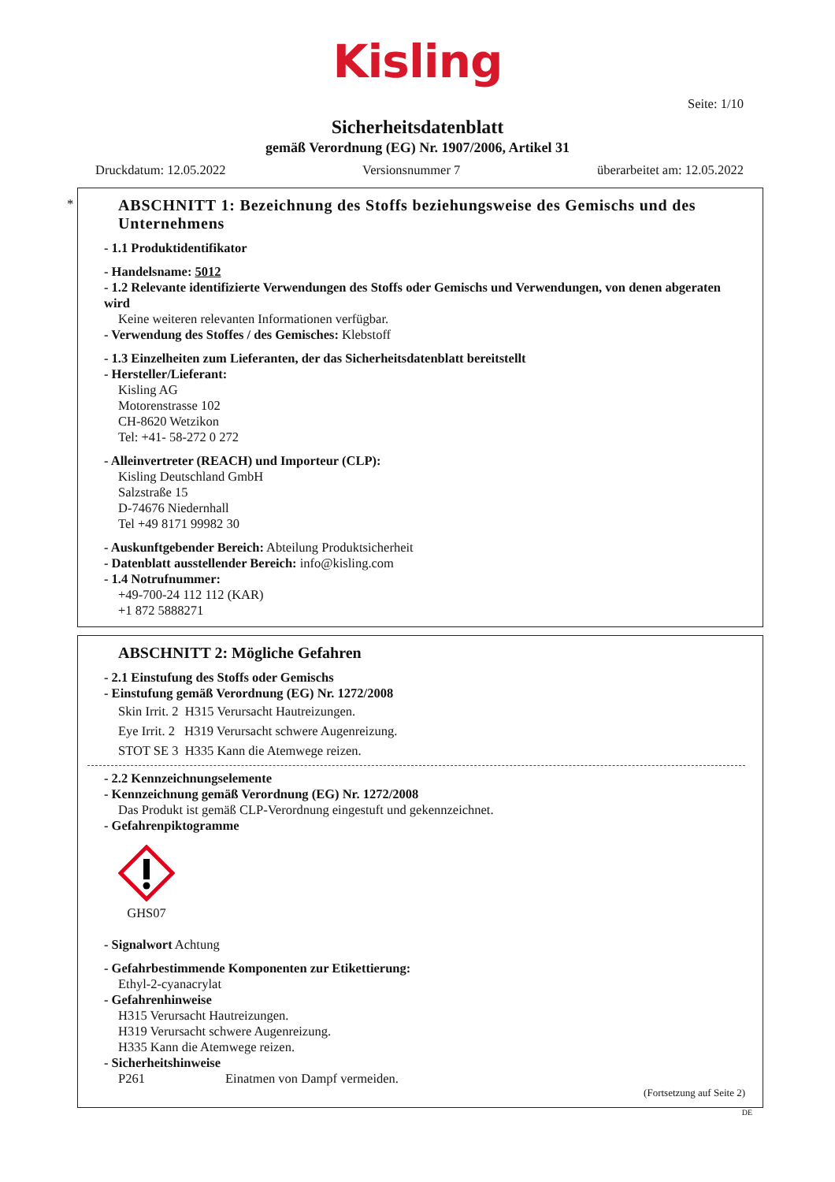Kisling
Seite: 1/10
Sicherheitsdatenblatt
gemäß Verordnung (EG) Nr. 1907/2006, Artikel 31
Druckdatum: 12.05.2022 Versionsnummer 7 überarbeitet am: 12.05.2022
*
ABSCHNITT 1: Bezeichnung des Stoffs beziehungsweise des Gemischs und des Unternehmens
- 1.1 Produktidentifikator
- Handelsname: 5012
- 1.2 Relevante identifizierte Verwendungen des Stoffs oder Gemischs und Verwendungen, von denen abgeraten wird
Keine weiteren relevanten Informationen verfügbar.
- Verwendung des Stoffes / des Gemisches: Klebstoff
- 1.3 Einzelheiten zum Lieferanten, der das Sicherheitsdatenblatt bereitstellt
- Hersteller/Lieferant:
Kisling AG
Motorenstrasse 102
CH-8620 Wetzikon
Tel: +41- 58-272 0 272
- Alleinvertreter (REACH) und Importeur (CLP):
Kisling Deutschland GmbH
Salzstraße 15
D-74676 Niedernhall
Tel +49 8171 99982 30
- Auskunftgebender Bereich: Abteilung Produktsicherheit
- Datenblatt ausstellender Bereich: info@kisling.com
- 1.4 Notrufnummer:
+49-700-24 112 112 (KAR)
+1 872 5888271
ABSCHNITT 2: Mögliche Gefahren
- 2.1 Einstufung des Stoffs oder Gemischs
- Einstufung gemäß Verordnung (EG) Nr. 1272/2008
Skin Irrit. 2 H315 Verursacht Hautreizungen.
Eye Irrit. 2 H319 Verursacht schwere Augenreizung.
STOT SE 3 H335 Kann die Atemwege reizen.
- 2.2 Kennzeichnungselemente
- Kennzeichnung gemäß Verordnung (EG) Nr. 1272/2008
Das Produkt ist gemäß CLP-Verordnung eingestuft und gekennzeichnet.
- Gefahrenpiktogramme
GHS07
- Signalwort Achtung
- Gefahrbestimmende Komponenten zur Etikettierung:
Ethyl-2-cyanacrylat
- Gefahrenhinweise
H315 Verursacht Hautreizungen.
H319 Verursacht schwere Augenreizung.
H335 Kann die Atemwege reizen.
- Sicherheitshinweise
P261 Einatmen von Dampf vermeiden.
(Fortsetzung auf Seite 2)
DE